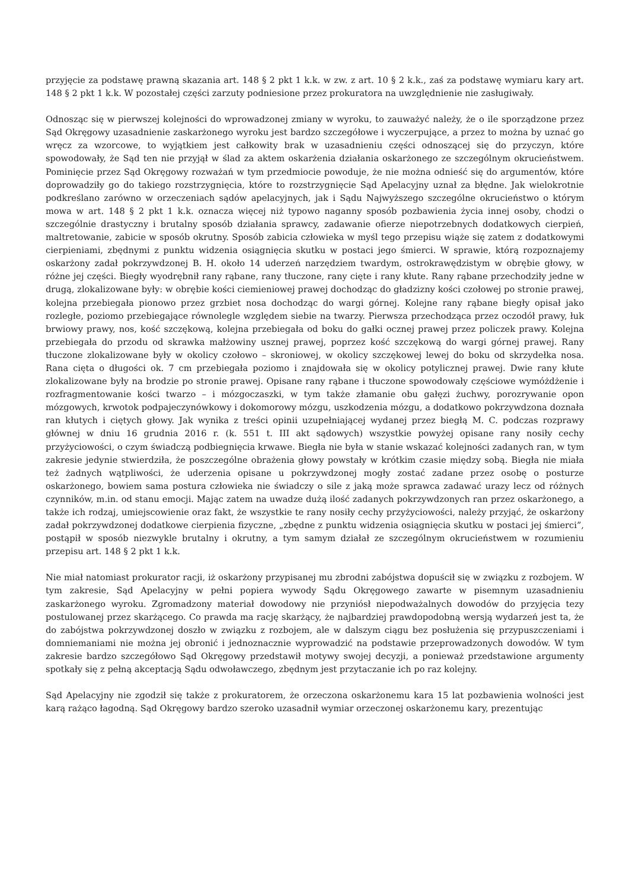przyjęcie za podstawę prawną skazania art. 148 § 2 pkt 1 k.k. w zw. z art. 10 § 2 k.k., zaś za podstawę wymiaru kary art. 148 § 2 pkt 1 k.k. W pozostałej części zarzuty podniesione przez prokuratora na uwzględnienie nie zasługiwały.
Odnosząc się w pierwszej kolejności do wprowadzonej zmiany w wyroku, to zauważyć należy, że o ile sporządzone przez Sąd Okręgowy uzasadnienie zaskarżonego wyroku jest bardzo szczegółowe i wyczerpujące, a przez to można by uznać go wręcz za wzorcowe, to wyjątkiem jest całkowity brak w uzasadnieniu części odnoszącej się do przyczyn, które spowodowały, że Sąd ten nie przyjął w ślad za aktem oskarżenia działania oskarżonego ze szczególnym okrucieństwem. Pominięcie przez Sąd Okręgowy rozważań w tym przedmiocie powoduje, że nie można odnieść się do argumentów, które doprowadziły go do takiego rozstrzygnięcia, które to rozstrzygnięcie Sąd Apelacyjny uznał za błędne. Jak wielokrotnie podkreślano zarówno w orzeczeniach sądów apelacyjnych, jak i Sądu Najwyższego szczególne okrucieństwo o którym mowa w art. 148 § 2 pkt 1 k.k. oznacza więcej niż typowo naganny sposób pozbawienia życia innej osoby, chodzi o szczególnie drastyczny i brutalny sposób działania sprawcy, zadawanie ofierze niepotrzebnych dodatkowych cierpień, maltretowanie, zabicie w sposób okrutny. Sposób zabicia człowieka w myśl tego przepisu wiąże się zatem z dodatkowymi cierpieniami, zbędnymi z punktu widzenia osiągnięcia skutku w postaci jego śmierci. W sprawie, którą rozpoznajemy oskarżony zadał pokrzywdzonej B. H. około 14 uderzeń narzędziem twardym, ostrokrawędzistym w obrębie głowy, w różne jej części. Biegły wyodrębnił rany rąbane, rany tłuczone, rany cięte i rany kłute. Rany rąbane przechodziły jedne w drugą, zlokalizowane były: w obrębie kości ciemieniowej prawej dochodząc do gładzizny kości czołowej po stronie prawej, kolejna przebiegała pionowo przez grzbiet nosa dochodząc do wargi górnej. Kolejne rany rąbane biegły opisał jako rozległe, poziomo przebiegające równolegle względem siebie na twarzy. Pierwsza przechodząca przez oczodół prawy, łuk brwiowy prawy, nos, kość szczękową, kolejna przebiegała od boku do gałki ocznej prawej przez policzek prawy. Kolejna przebiegała do przodu od skrawka małżowiny usznej prawej, poprzez kość szczękową do wargi górnej prawej. Rany tłuczone zlokalizowane były w okolicy czołowo – skroniowej, w okolicy szczękowej lewej do boku od skrzydełka nosa. Rana cięta o długości ok. 7 cm przebiegała poziomo i znajdowała się w okolicy potylicznej prawej. Dwie rany kłute zlokalizowane były na brodzie po stronie prawej. Opisane rany rąbane i tłuczone spowodowały częściowe wymóżdżenie i rozfragmentowanie kości twarzo – i mózgoczaszki, w tym także złamanie obu gałęzi żuchwy, porozrywanie opon mózgowych, krwotok podpajeczynówkowy i dokomorowy mózgu, uszkodzenia mózgu, a dodatkowo pokrzywdzona doznała ran kłutych i ciętych głowy. Jak wynika z treści opinii uzupełniającej wydanej przez biegłą M. C. podczas rozprawy głównej w dniu 16 grudnia 2016 r. (k. 551 t. III akt sądowych) wszystkie powyżej opisane rany nosiły cechy przyżyciowości, o czym świadczą podbiegnięcia krwawe. Biegła nie była w stanie wskazać kolejności zadanych ran, w tym zakresie jedynie stwierdziła, że poszczególne obrażenia głowy powstały w krótkim czasie między sobą. Biegła nie miała też żadnych wątpliwości, że uderzenia opisane u pokrzywdzonej mogły zostać zadane przez osobę o posturze oskarżonego, bowiem sama postura człowieka nie świadczy o sile z jaką może sprawca zadawać urazy lecz od różnych czynników, m.in. od stanu emocji. Mając zatem na uwadze dużą ilość zadanych pokrzywdzonych ran przez oskarżonego, a także ich rodzaj, umiejscowienie oraz fakt, że wszystkie te rany nosiły cechy przyżyciowości, należy przyjąć, że oskarżony zadał pokrzywdzonej dodatkowe cierpienia fizyczne, „zbędne z punktu widzenia osiągnięcia skutku w postaci jej śmierci”, postąpił w sposób niezwykle brutalny i okrutny, a tym samym działał ze szczególnym okrucieństwem w rozumieniu przepisu art. 148 § 2 pkt 1 k.k.
Nie miał natomiast prokurator racji, iż oskarżony przypisanej mu zbrodni zabójstwa dopuścił się w związku z rozbojem. W tym zakresie, Sąd Apelacyjny w pełni popiera wywody Sądu Okręgowego zawarte w pisemnym uzasadnieniu zaskarżonego wyroku. Zgromadzony materiał dowodowy nie przyniósł niepodważalnych dowodów do przyjęcia tezy postulowanej przez skarżącego. Co prawda ma rację skarżący, że najbardziej prawdopodobną wersją wydarzeń jest ta, że do zabójstwa pokrzywdzonej doszło w związku z rozbojem, ale w dalszym ciągu bez posłużenia się przypuszczeniami i domniemaniami nie można jej obronić i jednoznacznie wyprowadzić na podstawie przeprowadzonych dowodów. W tym zakresie bardzo szczegółowo Sąd Okręgowy przedstawił motywy swojej decyzji, a ponieważ przedstawione argumenty spotkały się z pełną akceptacją Sądu odwoławczego, zbędnym jest przytaczanie ich po raz kolejny.
Sąd Apelacyjny nie zgodził się także z prokuratorem, że orzeczona oskarżonemu kara 15 lat pozbawienia wolności jest karą rażąco łagodną. Sąd Okręgowy bardzo szeroko uzasadnił wymiar orzeczonej oskarżonemu kary, prezentując